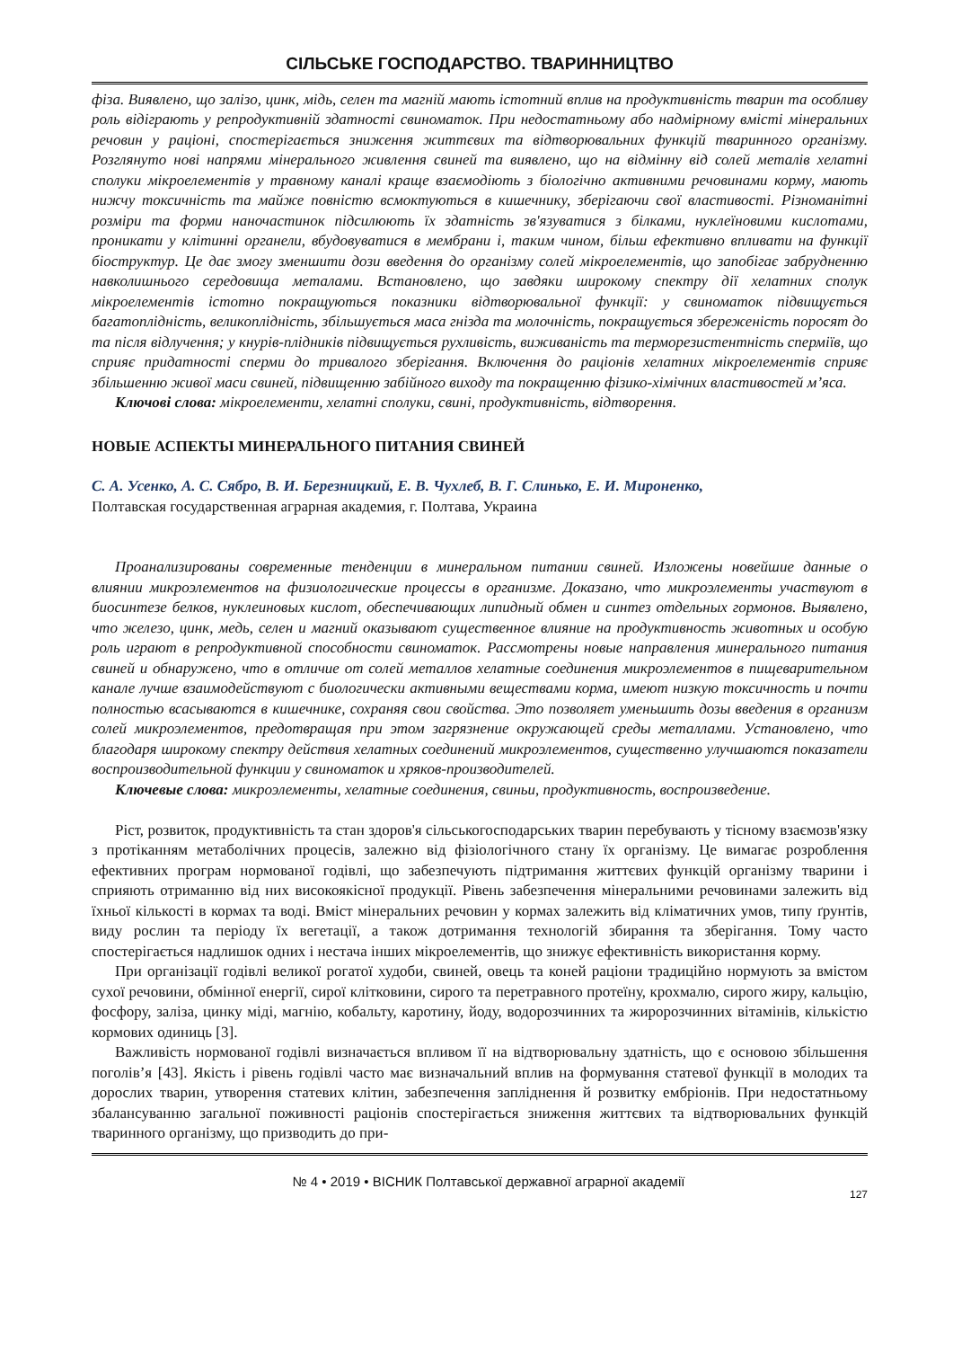СІЛЬСЬКЕ ГОСПОДАРСТВО. ТВАРИННИЦТВО
фіза. Виявлено, що залізо, цинк, мідь, селен та магній мають істотний вплив на продуктивність тварин та особливу роль відіграють у репродуктивній здатності свиноматок. При недостатньому або надмірному вмісті мінеральних речовин у раціоні, спостерігається зниження життєвих та відтворювальних функцій тваринного організму. Розглянуто нові напрями мінерального живлення свиней та виявлено, що на відмінну від солей металів хелатні сполуки мікроелементів у травному каналі краще взаємодіють з біологічно активними речовинами корму, мають нижчу токсичність та майже повністю всмоктуються в кишечнику, зберігаючи свої властивості. Різноманітні розміри та форми наночастинок підсилюють їх здатність зв'язуватися з білками, нуклеїновими кислотами, проникати у клітинні органели, вбудовуватися в мембрани і, таким чином, більш ефективно впливати на функції біоструктур. Це дає змогу зменшити дози введення до організму солей мікроелементів, що запобігає забрудненню навколишнього середовища металами. Встановлено, що завдяки широкому спектру дії хелатних сполук мікроелементів істотно покращуються показники відтворювальної функції: у свиноматок підвищується багатоплідність, великоплідність, збільшується маса гнізда та молочність, покращується збереженість поросят до та після відлучення; у кнурів-плідників підвищується рухливість, виживаність та терморезистентність сперміїв, що сприяє придатності сперми до тривалого зберігання. Включення до раціонів хелатних мікроелементів сприяє збільшенню живої маси свиней, підвищенню забійного виходу та покращенню фізико-хімічних властивостей м’яса.
Ключові слова: мікроелементи, хелатні сполуки, свині, продуктивність, відтворення.
НОВЫЕ АСПЕКТЫ МИНЕРАЛЬНОГО ПИТАНИЯ СВИНЕЙ
С. А. Усенко, А. С. Сябро, В. И. Березницкий, Е. В. Чухлеб, В. Г. Слинько, Е. И. Мироненко,
Полтавская государственная аграрная академия, г. Полтава, Украина
Проанализированы современные тенденции в минеральном питании свиней. Изложены новейшие данные о влиянии микроэлементов на физиологические процессы в организме. Доказано, что микроэлементы участвуют в биосинтезе белков, нуклеиновых кислот, обеспечивающих липидный обмен и синтез отдельных гормонов. Выявлено, что железо, цинк, медь, селен и магний оказывают существенное влияние на продуктивность животных и особую роль играют в репродуктивной способности свиноматок. Рассмотрены новые направления минерального питания свиней и обнаружено, что в отличие от солей металлов хелатные соединения микроэлементов в пищеварительном канале лучше взаимодействуют с биологически активными веществами корма, имеют низкую токсичность и почти полностью всасываются в кишечнике, сохраняя свои свойства. Это позволяет уменьшить дозы введения в организм солей микроэлементов, предотвращая при этом загрязнение окружающей среды металлами. Установлено, что благодаря широкому спектру действия хелатных соединений микроэлементов, существенно улучшаются показатели воспроизводительной функции у свиноматок и хряков-производителей.
Ключевые слова: микроэлементы, хелатные соединения, свиньи, продуктивность, воспроизведение.
Ріст, розвиток, продуктивність та стан здоров'я сільськогосподарських тварин перебувають у тісному взаємозв'язку з протіканням метаболічних процесів, залежно від фізіологічного стану їх організму. Це вимагає розроблення ефективних програм нормованої годівлі, що забезпечують підтримання життєвих функцій організму тварини і сприяють отриманню від них високоякісної продукції. Рівень забезпечення мінеральними речовинами залежить від їхньої кількості в кормах та воді. Вміст мінеральних речовин у кормах залежить від кліматичних умов, типу ґрунтів, виду рослин та періоду їх вегетації, а також дотримання технологій збирання та зберігання. Тому часто спостерігається надлишок одних і нестача інших мікроелементів, що знижує ефективність використання корму.
При організації годівлі великої рогатої худоби, свиней, овець та коней раціони традиційно нормують за вмістом сухої речовини, обмінної енергії, сирої клітковини, сирого та перетравного протеїну, крохмалю, сирого жиру, кальцію, фосфору, заліза, цинку міді, магнію, кобальту, каротину, йоду, водорозчинних та жиророзчинних вітамінів, кількістю кормових одиниць [3].
Важливість нормованої годівлі визначається впливом її на відтворювальну здатність, що є основою збільшення поголів’я [43]. Якість і рівень годівлі часто має визначальний вплив на формування статевої функції в молодих та дорослих тварин, утворення статевих клітин, забезпечення запліднення й розвитку ембріонів. При недостатньому збалансуванню загальної поживності раціонів спостерігається зниження життєвих та відтворювальних функцій тваринного організму, що призводить до при-
№ 4 • 2019 • ВІСНИК Полтавської державної аграрної академії 127